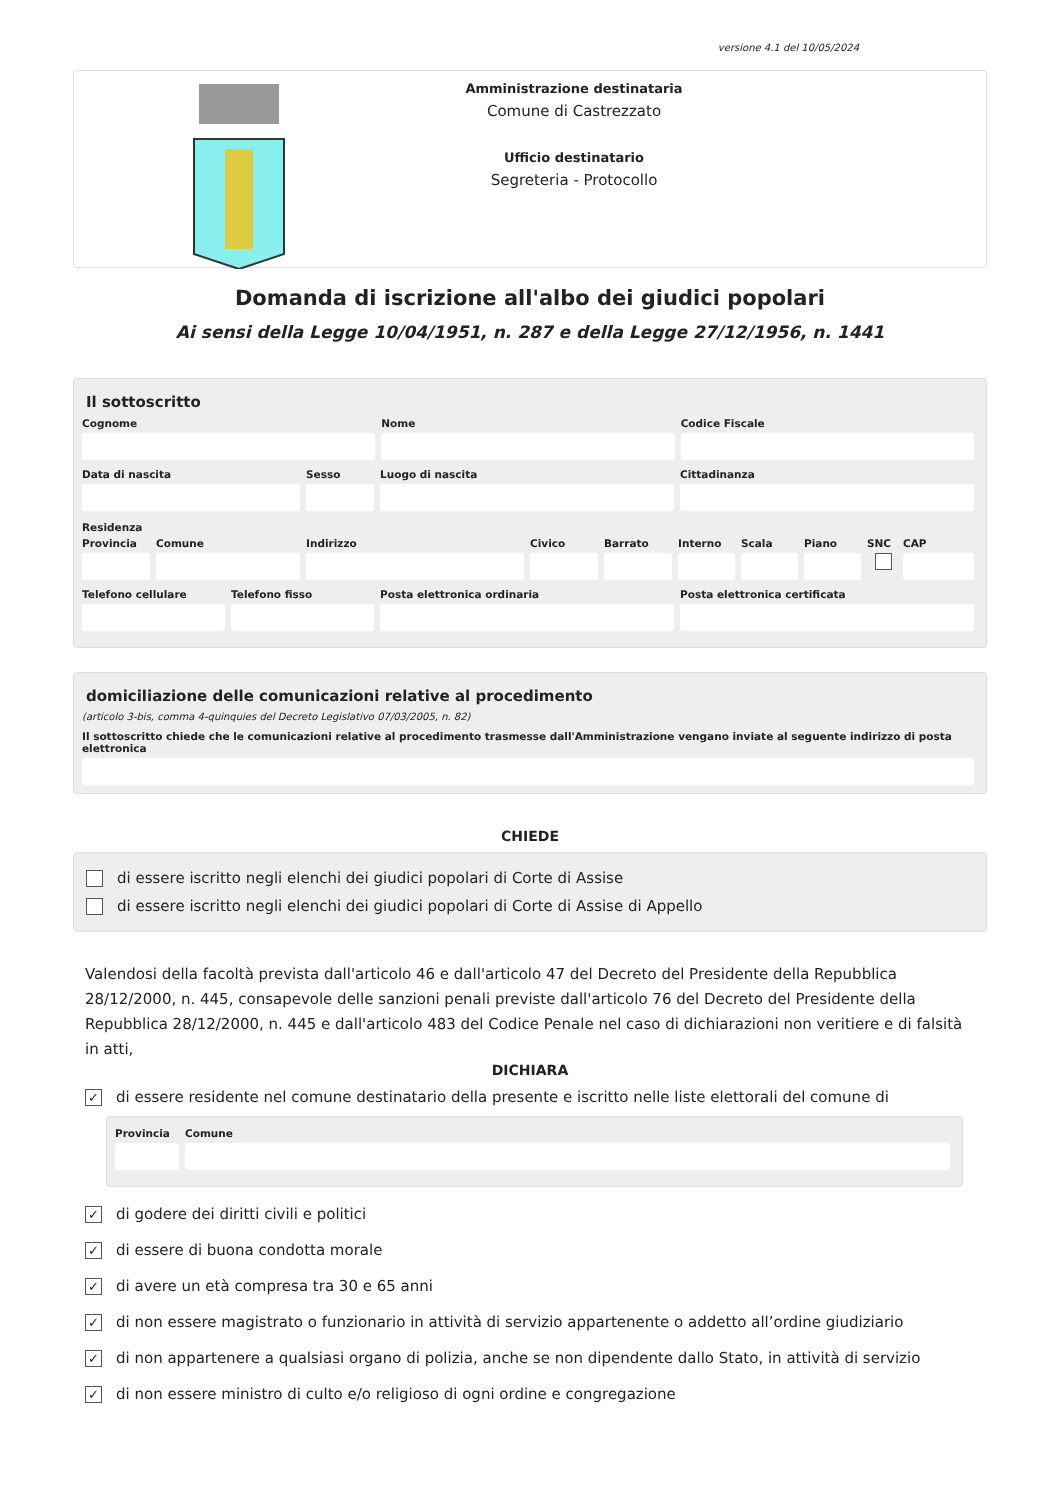versione 4.1 del 10/05/2024
Amministrazione destinataria
Comune di Castrezzato
Ufficio destinatario
Segreteria - Protocollo
Domanda di iscrizione all'albo dei giudici popolari
Ai sensi della Legge 10/04/1951, n. 287 e della Legge 27/12/1956, n. 1441
Il sottoscritto
Cognome Nome Codice Fiscale
Data di nascita Sesso Luogo di nascita Cittadinanza
Residenza
Provincia
Comune Indirizzo Civico Barrato Interno
Scala Piano SNC CAP
Telefono cellulare
Telefono fisso Posta elettronica ordinaria Posta elettronica certificata
domiciliazione delle comunicazioni relative al procedimento
(articolo 3-bis, comma 4-quinquies del Decreto Legislativo 07/03/2005, n. 82)
Il sottoscritto chiede che le comunicazioni relative al procedimento trasmesse dall'Amministrazione vengano inviate al seguente indirizzo di posta elettronica
CHIEDE
di essere iscritto negli elenchi dei giudici popolari di Corte di Assise
di essere iscritto negli elenchi dei giudici popolari di Corte di Assise di Appello
Valendosi della facoltà prevista dall'articolo 46 e dall'articolo 47 del Decreto del Presidente della Repubblica 28/12/2000, n. 445, consapevole delle sanzioni penali previste dall'articolo 76 del Decreto del Presidente della Repubblica 28/12/2000, n. 445 e dall'articolo 483 del Codice Penale nel caso di dichiarazioni non veritiere e di falsità in atti,
DICHIARA
✓ di essere residente nel comune destinatario della presente e iscritto nelle liste elettorali del comune di
Provincia
Comune
✓ di godere dei diritti civili e politici
✓ di essere di buona condotta morale
✓ di avere un età compresa tra 30 e 65 anni
✓ di non essere magistrato o funzionario in attività di servizio appartenente o addetto all’ordine giudiziario
✓ di non appartenere a qualsiasi organo di polizia, anche se non dipendente dallo Stato, in attività di servizio
✓ di non essere ministro di culto e/o religioso di ogni ordine e congregazione